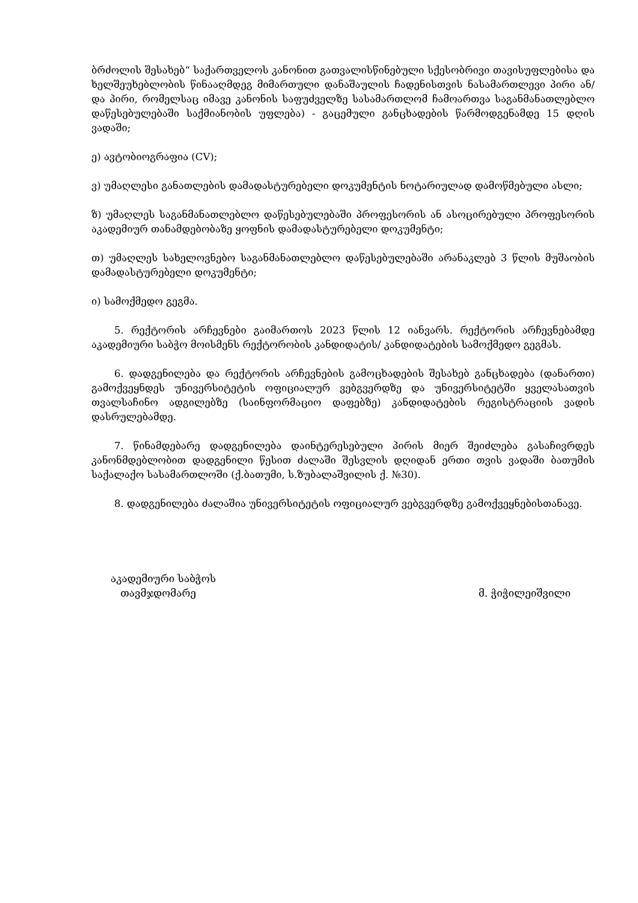ბრძოლის შესახებ“ საქართველოს კანონით გათვალისწინებული სქესობრივი თავისუფლებისა და ხელშეუხებლობის წინააღმდეგ მიმართული დანაშაულის ჩადენისთვის ნასამართლევი პირი ან/და პირი, რომელსაც იმავე კანონის საფუძველზე სასამართლომ ჩამოართვა საგანმანათლებლო დაწესებულებაში საქმიანობის უფლება) - გაცემული განცხადების წარმოდგენამდე 15 დღის ვადაში;
ე) ავტობიოგრაფია (CV);
ვ) უმაღლესი განათლების დამადასტურებელი დოკუმენტის ნოტარიულად დამოწმებული ასლი;
ზ) უმაღლეს საგანმანათლებლო დაწესებულებაში პროფესორის ან ასოცირებული პროფესორის აკადემიურ თანამდებობაზე ყოფნის დამადასტურებელი დოკუმენტი;
თ) უმაღლეს სახელოვნებო საგანმანათლებლო დაწესებულებაში არანაკლებ 3 წლის მუშაობის დამადასტურებელი დოკუმენტი;
ი) სამოქმედო გეგმა.
5. რექტორის არჩევნები გაიმართოს 2023 წლის 12 იანვარს. რექტორის არჩევნებამდე აკადემიური საბჭო მოისმენს რექტორობის კანდიდატის/ კანდიდატების სამოქმედო გეგმას.
6. დადგენილება და რექტორის არჩევნების გამოცხადების შესახებ განცხადება (დანართი) გამოქვეყნდეს უნივერსიტეტის ოფიციალურ ვებგვერდზე და უნივერსიტეტში ყველასათვის თვალსაჩინო ადგილებზე (საინფორმაციო დაფებზე) კანდიდატების რეგისტრაციის ვადის დასრულებამდე.
7. წინამდებარე დადგენილება დაინტერესებული პირის მიერ შეიძლება გასაჩივრდეს კანონმდებლობით დადგენილი წესით ძალაში შესვლის დღიდან ერთი თვის ვადაში ბათუმის საქალაქო სასამართლოში (ქ.ბათუმი, ს.ზუბალაშვილის ქ. №30).
8. დადგენილება ძალაშია უნივერსიტეტის ოფიციალურ ვებგვერდზე გამოქვეყნებისთანავე.
აკადემიური საბჭოს
თავმჯდომარე
მ. ჭიჭილეიშვილი